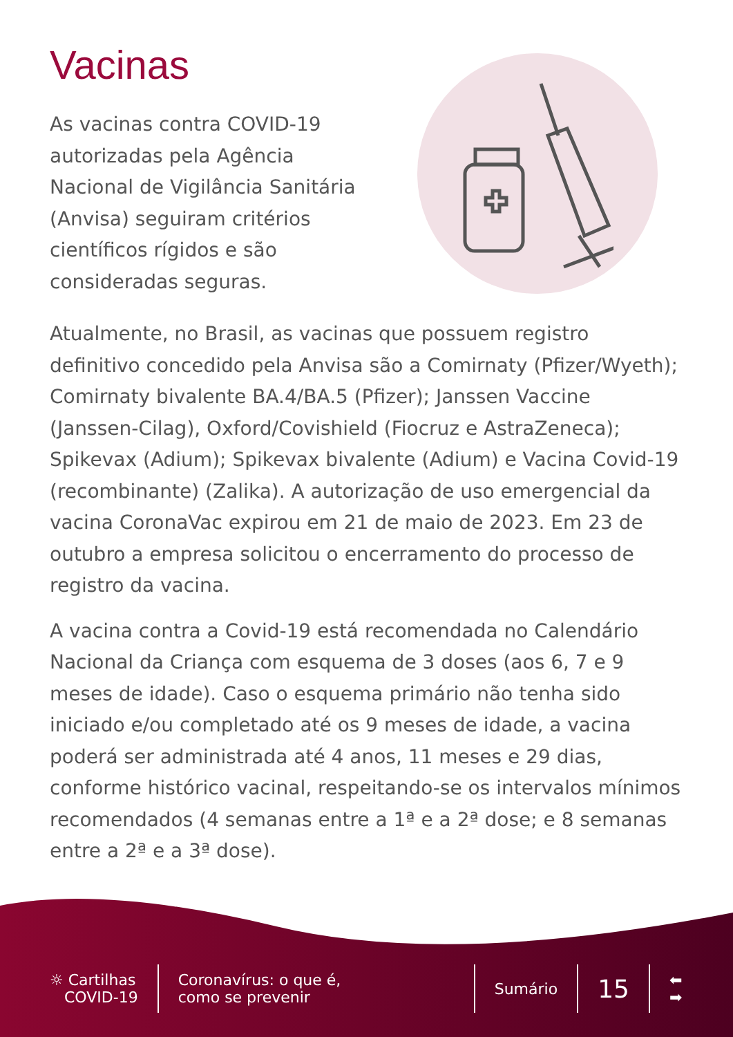Vacinas
As vacinas contra COVID-19 autorizadas pela Agência Nacional de Vigilância Sanitária (Anvisa) seguiram critérios científicos rígidos e são consideradas seguras.
Atualmente, no Brasil, as vacinas que possuem registro definitivo concedido pela Anvisa são a Comirnaty (Pfizer/Wyeth); Comirnaty bivalente BA.4/BA.5 (Pfizer); Janssen Vaccine (Janssen-Cilag), Oxford/Covishield (Fiocruz e AstraZeneca); Spikevax (Adium); Spikevax bivalente (Adium) e Vacina Covid-19 (recombinante) (Zalika). A autorização de uso emergencial da vacina CoronaVac expirou em 21 de maio de 2023. Em 23 de outubro a empresa solicitou o encerramento do processo de registro da vacina.
A vacina contra a Covid-19 está recomendada no Calendário Nacional da Criança com esquema de 3 doses (aos 6, 7 e 9 meses de idade). Caso o esquema primário não tenha sido iniciado e/ou completado até os 9 meses de idade, a vacina poderá ser administrada até 4 anos, 11 meses e 29 dias, conforme histórico vacinal, respeitando-se os intervalos mínimos recomendados (4 semanas entre a 1ª e a 2ª dose; e 8 semanas entre a 2ª e a 3ª dose).
☼ Cartilhas
COVID-19
Coronavírus: o que é,
como se prevenir
Sumário
15
⬅
➡